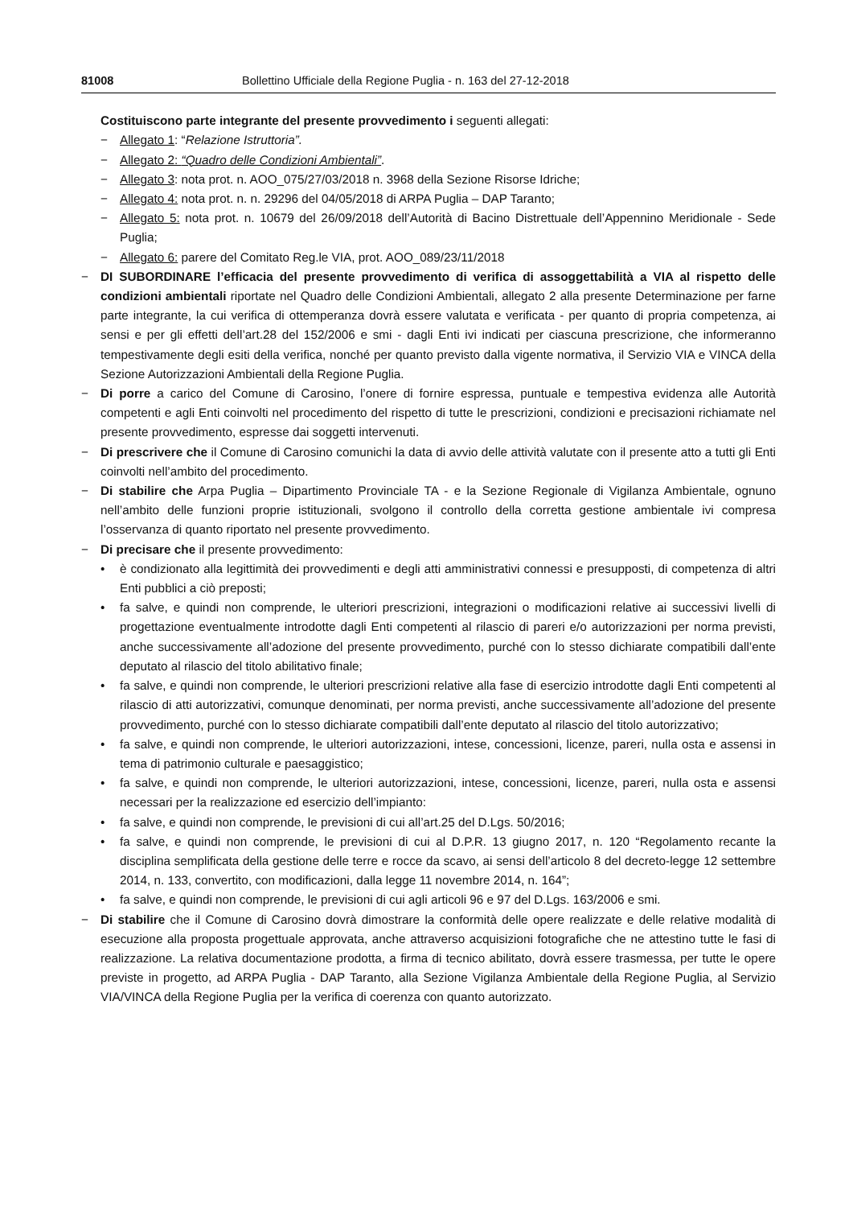81008 Bollettino Ufficiale della Regione Puglia - n. 163 del 27-12-2018
Costituiscono parte integrante del presente provvedimento i seguenti allegati:
− Allegato 1: “Relazione Istruttoria”.
− Allegato 2: “Quadro delle Condizioni Ambientali”.
− Allegato 3: nota prot. n. AOO_075/27/03/2018 n. 3968 della Sezione Risorse Idriche;
− Allegato 4: nota prot. n. n. 29296 del 04/05/2018 di ARPA Puglia – DAP Taranto;
− Allegato 5: nota prot. n. 10679 del 26/09/2018 dell’Autorità di Bacino Distrettuale dell’Appennino Meridionale - Sede Puglia;
− Allegato 6: parere del Comitato Reg.le VIA, prot. AOO_089/23/11/2018
− DI SUBORDINARE l’efficacia del presente provvedimento di verifica di assoggettabilità a VIA al rispetto delle condizioni ambientali riportate nel Quadro delle Condizioni Ambientali, allegato 2 alla presente Determinazione per farne parte integrante, la cui verifica di ottemperanza dovrà essere valutata e verificata - per quanto di propria competenza, ai sensi e per gli effetti dell’art.28 del 152/2006 e smi - dagli Enti ivi indicati per ciascuna prescrizione, che informeranno tempestivamente degli esiti della verifica, nonché per quanto previsto dalla vigente normativa, il Servizio VIA e VINCA della Sezione Autorizzazioni Ambientali della Regione Puglia.
− Di porre a carico del Comune di Carosino, l’onere di fornire espressa, puntuale e tempestiva evidenza alle Autorità competenti e agli Enti coinvolti nel procedimento del rispetto di tutte le prescrizioni, condizioni e precisazioni richiamate nel presente provvedimento, espresse dai soggetti intervenuti.
− Di prescrivere che il Comune di Carosino comunichi la data di avvio delle attività valutate con il presente atto a tutti gli Enti coinvolti nell’ambito del procedimento.
− Di stabilire che Arpa Puglia – Dipartimento Provinciale TA - e la Sezione Regionale di Vigilanza Ambientale, ognuno nell’ambito delle funzioni proprie istituzionali, svolgono il controllo della corretta gestione ambientale ivi compresa l’osservanza di quanto riportato nel presente provvedimento.
− Di precisare che il presente provvedimento:
• è condizionato alla legittimità dei provvedimenti e degli atti amministrativi connessi e presupposti, di competenza di altri Enti pubblici a ciò preposti;
• fa salve, e quindi non comprende, le ulteriori prescrizioni, integrazioni o modificazioni relative ai successivi livelli di progettazione eventualmente introdotte dagli Enti competenti al rilascio di pareri e/o autorizzazioni per norma previsti, anche successivamente all’adozione del presente provvedimento, purché con lo stesso dichiarate compatibili dall’ente deputato al rilascio del titolo abilitativo finale;
• fa salve, e quindi non comprende, le ulteriori prescrizioni relative alla fase di esercizio introdotte dagli Enti competenti al rilascio di atti autorizzativi, comunque denominati, per norma previsti, anche successivamente all’adozione del presente provvedimento, purché con lo stesso dichiarate compatibili dall’ente deputato al rilascio del titolo autorizzativo;
• fa salve, e quindi non comprende, le ulteriori autorizzazioni, intese, concessioni, licenze, pareri, nulla osta e assensi in tema di patrimonio culturale e paesaggistico;
• fa salve, e quindi non comprende, le ulteriori autorizzazioni, intese, concessioni, licenze, pareri, nulla osta e assensi necessari per la realizzazione ed esercizio dell’impianto:
• fa salve, e quindi non comprende, le previsioni di cui all’art.25 del D.Lgs. 50/2016;
• fa salve, e quindi non comprende, le previsioni di cui al D.P.R. 13 giugno 2017, n. 120 “Regolamento recante la disciplina semplificata della gestione delle terre e rocce da scavo, ai sensi dell’articolo 8 del decreto-legge 12 settembre 2014, n. 133, convertito, con modificazioni, dalla legge 11 novembre 2014, n. 164”;
• fa salve, e quindi non comprende, le previsioni di cui agli articoli 96 e 97 del D.Lgs. 163/2006 e smi.
− Di stabilire che il Comune di Carosino dovrà dimostrare la conformità delle opere realizzate e delle relative modalità di esecuzione alla proposta progettuale approvata, anche attraverso acquisizioni fotografiche che ne attestino tutte le fasi di realizzazione. La relativa documentazione prodotta, a firma di tecnico abilitato, dovrà essere trasmessa, per tutte le opere previste in progetto, ad ARPA Puglia - DAP Taranto, alla Sezione Vigilanza Ambientale della Regione Puglia, al Servizio VIA/VINCA della Regione Puglia per la verifica di coerenza con quanto autorizzato.